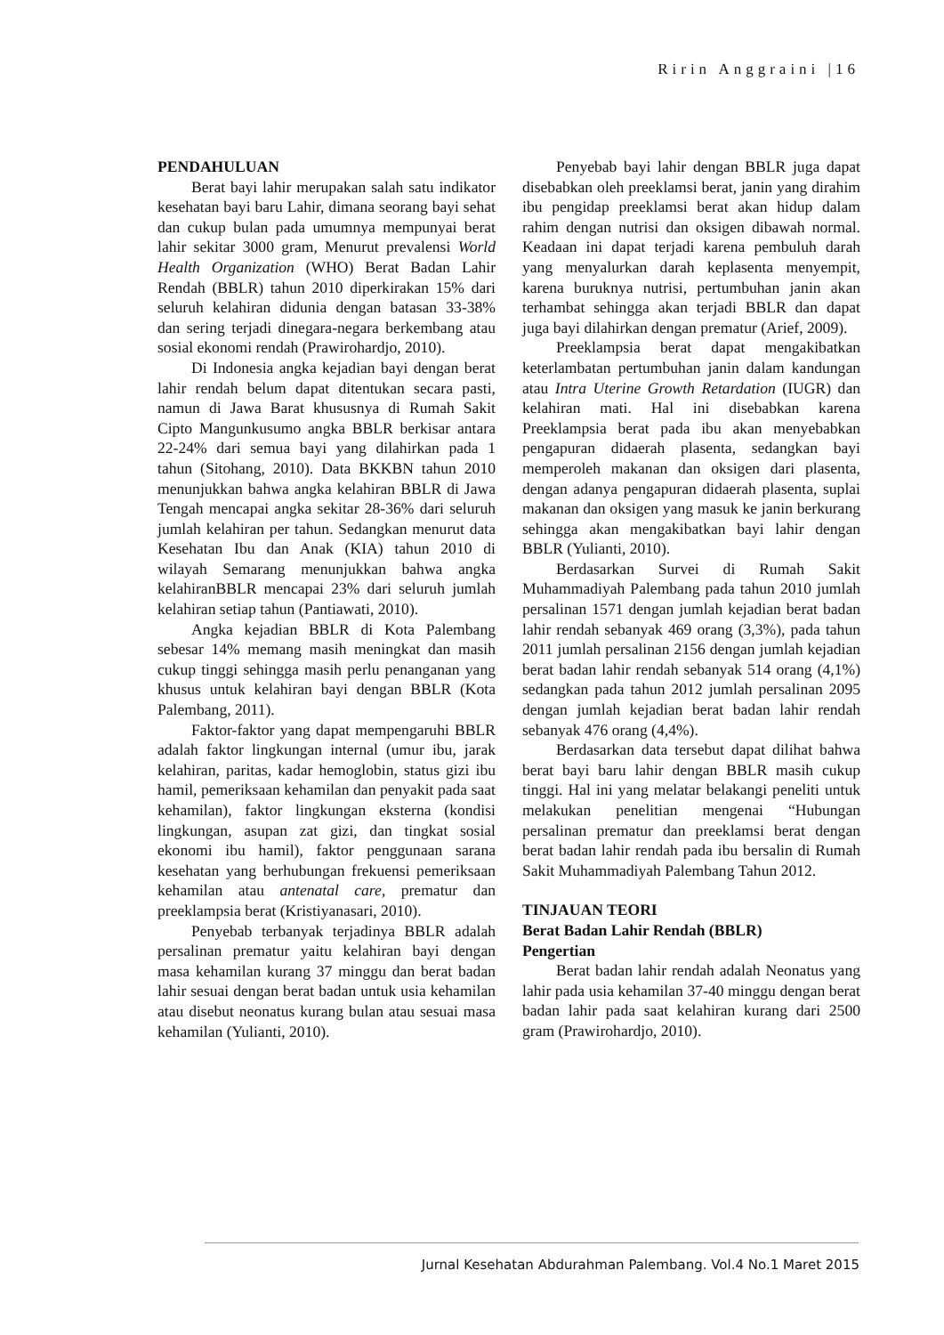Ririn Anggraini |16
PENDAHULUAN
Berat bayi lahir merupakan salah satu indikator kesehatan bayi baru Lahir, dimana seorang bayi sehat dan cukup bulan pada umumnya mempunyai berat lahir sekitar 3000 gram, Menurut prevalensi World Health Organization (WHO) Berat Badan Lahir Rendah (BBLR) tahun 2010 diperkirakan 15% dari seluruh kelahiran didunia dengan batasan 33-38% dan sering terjadi dinegara-negara berkembang atau sosial ekonomi rendah (Prawirohardjo, 2010).
Di Indonesia angka kejadian bayi dengan berat lahir rendah belum dapat ditentukan secara pasti, namun di Jawa Barat khususnya di Rumah Sakit Cipto Mangunkusumo angka BBLR berkisar antara 22-24% dari semua bayi yang dilahirkan pada 1 tahun (Sitohang, 2010). Data BKKBN tahun 2010 menunjukkan bahwa angka kelahiran BBLR di Jawa Tengah mencapai angka sekitar 28-36% dari seluruh jumlah kelahiran per tahun. Sedangkan menurut data Kesehatan Ibu dan Anak (KIA) tahun 2010 di wilayah Semarang menunjukkan bahwa angka kelahiranBBLR mencapai 23% dari seluruh jumlah kelahiran setiap tahun (Pantiawati, 2010).
Angka kejadian BBLR di Kota Palembang sebesar 14% memang masih meningkat dan masih cukup tinggi sehingga masih perlu penanganan yang khusus untuk kelahiran bayi dengan BBLR (Kota Palembang, 2011).
Faktor-faktor yang dapat mempengaruhi BBLR adalah faktor lingkungan internal (umur ibu, jarak kelahiran, paritas, kadar hemoglobin, status gizi ibu hamil, pemeriksaan kehamilan dan penyakit pada saat kehamilan), faktor lingkungan eksterna (kondisi lingkungan, asupan zat gizi, dan tingkat sosial ekonomi ibu hamil), faktor penggunaan sarana kesehatan yang berhubungan frekuensi pemeriksaan kehamilan atau antenatal care, prematur dan preeklampsia berat (Kristiyanasari, 2010).
Penyebab terbanyak terjadinya BBLR adalah persalinan prematur yaitu kelahiran bayi dengan masa kehamilan kurang 37 minggu dan berat badan lahir sesuai dengan berat badan untuk usia kehamilan atau disebut neonatus kurang bulan atau sesuai masa kehamilan (Yulianti, 2010).
Penyebab bayi lahir dengan BBLR juga dapat disebabkan oleh preeklamsi berat, janin yang dirahim ibu pengidap preeklamsi berat akan hidup dalam rahim dengan nutrisi dan oksigen dibawah normal. Keadaan ini dapat terjadi karena pembuluh darah yang menyalurkan darah keplasenta menyempit, karena buruknya nutrisi, pertumbuhan janin akan terhambat sehingga akan terjadi BBLR dan dapat juga bayi dilahirkan dengan prematur (Arief, 2009).
Preeklampsia berat dapat mengakibatkan keterlambatan pertumbuhan janin dalam kandungan atau Intra Uterine Growth Retardation (IUGR) dan kelahiran mati. Hal ini disebabkan karena Preeklampsia berat pada ibu akan menyebabkan pengapuran didaerah plasenta, sedangkan bayi memperoleh makanan dan oksigen dari plasenta, dengan adanya pengapuran didaerah plasenta, suplai makanan dan oksigen yang masuk ke janin berkurang sehingga akan mengakibatkan bayi lahir dengan BBLR (Yulianti, 2010).
Berdasarkan Survei di Rumah Sakit Muhammadiyah Palembang pada tahun 2010 jumlah persalinan 1571 dengan jumlah kejadian berat badan lahir rendah sebanyak 469 orang (3,3%), pada tahun 2011 jumlah persalinan 2156 dengan jumlah kejadian berat badan lahir rendah sebanyak 514 orang (4,1%) sedangkan pada tahun 2012 jumlah persalinan 2095 dengan jumlah kejadian berat badan lahir rendah sebanyak 476 orang (4,4%).
Berdasarkan data tersebut dapat dilihat bahwa berat bayi baru lahir dengan BBLR masih cukup tinggi. Hal ini yang melatar belakangi peneliti untuk melakukan penelitian mengenai “Hubungan persalinan prematur dan preeklamsi berat dengan berat badan lahir rendah pada ibu bersalin di Rumah Sakit Muhammadiyah Palembang Tahun 2012.
TINJAUAN TEORI
Berat Badan Lahir Rendah (BBLR)
Pengertian
Berat badan lahir rendah adalah Neonatus yang lahir pada usia kehamilan 37-40 minggu dengan berat badan lahir pada saat kelahiran kurang dari 2500 gram (Prawirohardjo, 2010).
Jurnal Kesehatan Abdurahman Palembang. Vol.4 No.1 Maret 2015